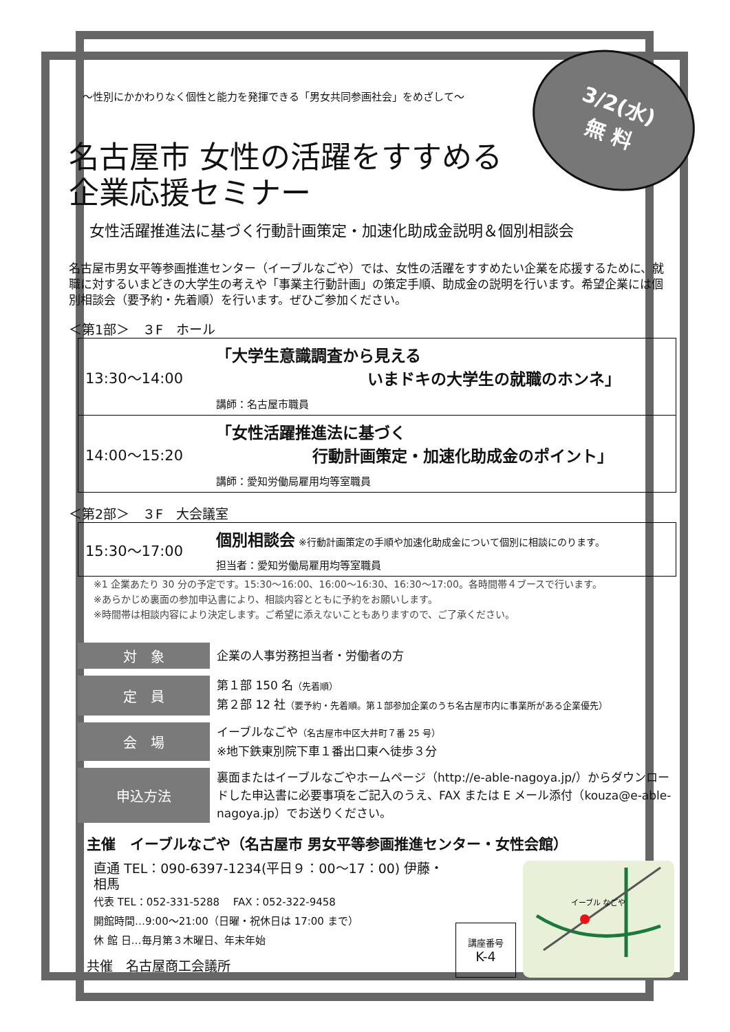3/2(水)
無 料
～性別にかかわりなく個性と能力を発揮できる「男女共同参画社会」をめざして～
名古屋市 女性の活躍をすすめる
企業応援セミナー
女性活躍推進法に基づく行動計画策定・加速化助成金説明＆個別相談会
名古屋市男女平等参画推進センター（イーブルなごや）では、女性の活躍をすすめたい企業を応援するために、就職に対するいまどきの大学生の考えや「事業主行動計画」の策定手順、助成金の説明を行います。希望企業には個別相談会（要予約・先着順）を行います。ぜひご参加ください。
＜第1部＞　３F　ホール
| 13:30～14:00 | 「大学生意識調査から見える いまドキの大学生の就職のホンネ」 講師：名古屋市職員 |
| 14:00～15:20 | 「女性活躍推進法に基づく 行動計画策定・加速化助成金のポイント」 講師：愛知労働局雇用均等室職員 |
＜第2部＞　３F　大会議室
| 15:30～17:00 | 個別相談会 ※行動計画策定の手順や加速化助成金について個別に相談にのります。 担当者：愛知労働局雇用均等室職員 |
※1 企業あたり 30 分の予定です。15:30～16:00、16:00～16:30、16:30～17:00。各時間帯４ブースで行います。
※あらかじめ裏面の参加申込書により、相談内容とともに予約をお願いします。
※時間帯は相談内容により決定します。ご希望に添えないこともありますので、ご了承ください。
| 対 象 | 企業の人事労務担当者・労働者の方 |
| 定 員 | 第１部 150 名 （先着順） 第２部 12 社 （要予約・先着順。第１部参加企業のうち名古屋市内に事業所がある企業優先） |
| 会 場 | イーブルなごや （名古屋市中区大井町７番 25 号） ※地下鉄東別院下車１番出口東へ徒歩３分 |
| 申込方法 | 裏面またはイーブルなごやホームページ（http://e-able-nagoya.jp/）からダウンロードした申込書に必要事項をご記入のうえ、FAX または E メール添付（kouza@e-able-nagoya.jp）でお送りください。 |
主催　イーブルなごや（名古屋市 男女平等参画推進センター・女性会館）
直通 TEL：090-6397-1234(平日９：00～17：00) 伊藤・相馬
代表 TEL：052-331-5288　 FAX：052-322-9458
開館時間…9:00～21:00（日曜・祝休日は 17:00 まで）
休 館 日…毎月第３木曜日、年末年始
共催　名古屋商工会議所
講座番号
K-4
イーブル なごや